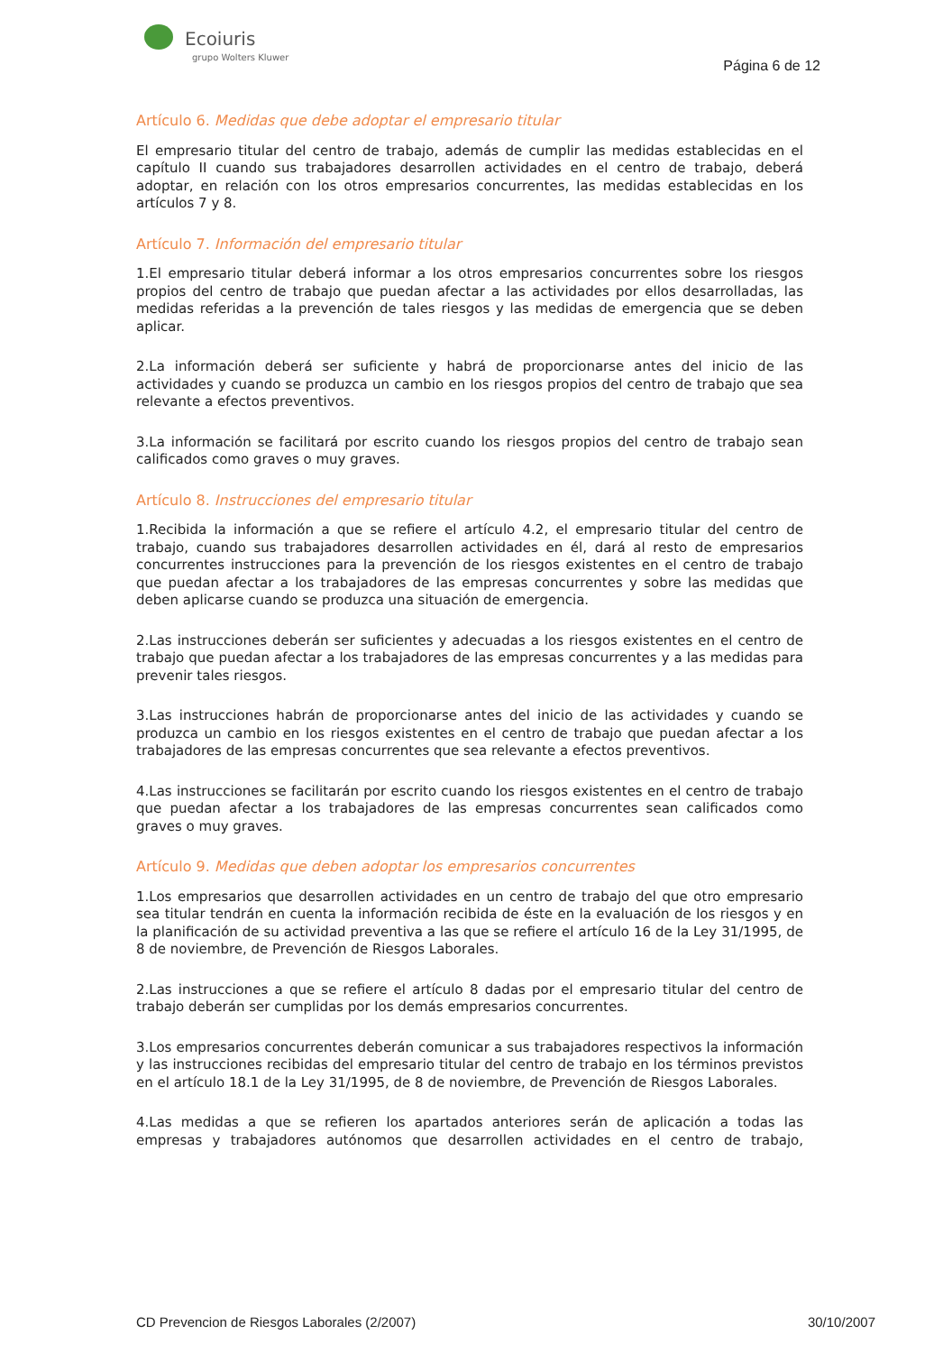Ecoiuris
grupo Wolters Kluwer
Página 6 de 12
Artículo 6. Medidas que debe adoptar el empresario titular
El empresario titular del centro de trabajo, además de cumplir las medidas establecidas en el capítulo II cuando sus trabajadores desarrollen actividades en el centro de trabajo, deberá adoptar, en relación con los otros empresarios concurrentes, las medidas establecidas en los artículos 7 y 8.
Artículo 7. Información del empresario titular
1.El empresario titular deberá informar a los otros empresarios concurrentes sobre los riesgos propios del centro de trabajo que puedan afectar a las actividades por ellos desarrolladas, las medidas referidas a la prevención de tales riesgos y las medidas de emergencia que se deben aplicar.
2.La información deberá ser suficiente y habrá de proporcionarse antes del inicio de las actividades y cuando se produzca un cambio en los riesgos propios del centro de trabajo que sea relevante a efectos preventivos.
3.La información se facilitará por escrito cuando los riesgos propios del centro de trabajo sean calificados como graves o muy graves.
Artículo 8. Instrucciones del empresario titular
1.Recibida la información a que se refiere el artículo 4.2, el empresario titular del centro de trabajo, cuando sus trabajadores desarrollen actividades en él, dará al resto de empresarios concurrentes instrucciones para la prevención de los riesgos existentes en el centro de trabajo que puedan afectar a los trabajadores de las empresas concurrentes y sobre las medidas que deben aplicarse cuando se produzca una situación de emergencia.
2.Las instrucciones deberán ser suficientes y adecuadas a los riesgos existentes en el centro de trabajo que puedan afectar a los trabajadores de las empresas concurrentes y a las medidas para prevenir tales riesgos.
3.Las instrucciones habrán de proporcionarse antes del inicio de las actividades y cuando se produzca un cambio en los riesgos existentes en el centro de trabajo que puedan afectar a los trabajadores de las empresas concurrentes que sea relevante a efectos preventivos.
4.Las instrucciones se facilitarán por escrito cuando los riesgos existentes en el centro de trabajo que puedan afectar a los trabajadores de las empresas concurrentes sean calificados como graves o muy graves.
Artículo 9. Medidas que deben adoptar los empresarios concurrentes
1.Los empresarios que desarrollen actividades en un centro de trabajo del que otro empresario sea titular tendrán en cuenta la información recibida de éste en la evaluación de los riesgos y en la planificación de su actividad preventiva a las que se refiere el artículo 16 de la Ley 31/1995, de 8 de noviembre, de Prevención de Riesgos Laborales.
2.Las instrucciones a que se refiere el artículo 8 dadas por el empresario titular del centro de trabajo deberán ser cumplidas por los demás empresarios concurrentes.
3.Los empresarios concurrentes deberán comunicar a sus trabajadores respectivos la información y las instrucciones recibidas del empresario titular del centro de trabajo en los términos previstos en el artículo 18.1 de la Ley 31/1995, de 8 de noviembre, de Prevención de Riesgos Laborales.
4.Las medidas a que se refieren los apartados anteriores serán de aplicación a todas las empresas y trabajadores autónomos que desarrollen actividades en el centro de trabajo,
CD Prevencion de Riesgos Laborales (2/2007) 30/10/2007